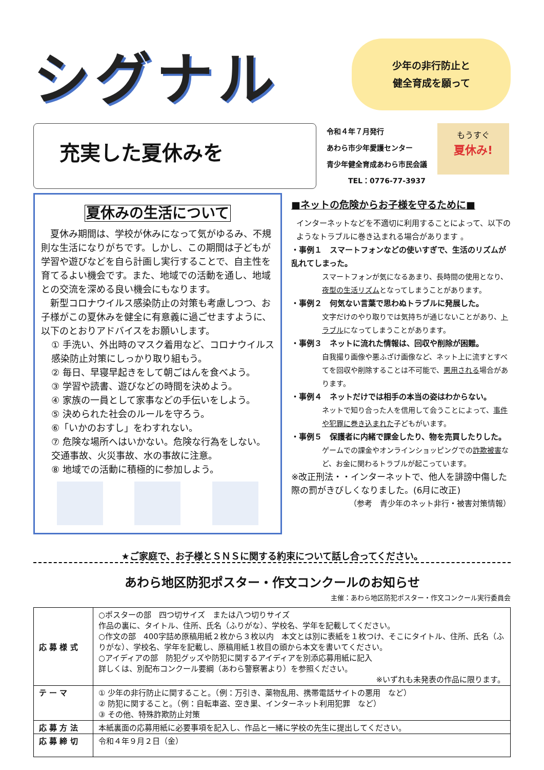シグナル
少年の非行防止と
健全育成を願って
充実した夏休みを
令和４年７月発行
あわら市少年愛護センター
青少年健全育成あわら市民会議
　　　TEL：0776-77-3937
もうすぐ
夏休み!
夏休みの生活について
　夏休み期間は、学校が休みになって気がゆるみ、不規則な生活になりがちです。しかし、この期間は子どもが学習や遊びなどを自ら計画し実行することで、自主性を育てるよい機会です。また、地域での活動を通し、地域との交流を深める良い機会にもなります。
　新型コロナウイルス感染防止の対策も考慮しつつ、お子様がこの夏休みを健全に有意義に過ごせますように、以下のとおりアドバイスをお願いします。
① 手洗い、外出時のマスク着用など、コロナウイルス感染防止対策にしっかり取り組もう。
② 毎日、早寝早起きをして朝ごはんを食べよう。
③ 学習や読書、遊びなどの時間を決めよう。
④ 家族の一員として家事などの手伝いをしよう。
⑤ 決められた社会のルールを守ろう。
⑥「いかのおすし」をわすれない。
⑦ 危険な場所へはいかない。危険な行為をしない。交通事故、火災事故、水の事故に注意。
⑧ 地域での活動に積極的に参加しよう。
■ネットの危険からお子様を守るために■
インターネットなどを不適切に利用することによって、以下のようなトラブルに巻き込まれる場合があります 。
・事例１　スマートフォンなどの使いすぎで、生活のリズムが乱れてしまった。
スマートフォンが気になるあまり、長時間の使用となり、夜型の生活リズムとなってしまうことがあります。
・事例２　何気ない言葉で思わぬトラブルに発展した。
文字だけのやり取りでは気持ちが通じないことがあり、トラブルになってしまうことがあります。
・事例３　ネットに流れた情報は、回収や削除が困難。
自我撮り画像や悪ふざけ画像など、ネット上に流すとすべてを回収や削除することは不可能で、悪用される場合があります。
・事例４　ネットだけでは相手の本当の姿はわからない。
ネットで知り合った人を信用して会うことによって、事件や犯罪に巻き込まれた子どもがいます。
・事例５　保護者に内緒で課金したり、物を売買したりした。
ゲームでの課金やオンラインショッピングでの詐欺被害など、お金に関わるトラブルが起こっています。
※改正刑法・・インターネットで、他人を誹謗中傷した際の罰がきびしくなりました。(6月に改正)
（参考　青少年のネット非行・被害対策情報）
★ご家庭で、お子様とＳＮＳに関する約束について話し合ってください。
あわら地区防犯ポスター・作文コンクールのお知らせ
主催：あわら地区防犯ポスター・作文コンクール実行委員会
| 応 募 様 式 | ○ポスターの部 四つ切サイズ または八つ切りサイズ 作品の裏に、タイトル、住所、氏名（ふりがな）、学校名、学年を記載してください。 ○作文の部 400字詰め原稿用紙２枚から３枚以内 本文とは別に表紙を１枚つけ、そこにタイトル、住所、氏名（ふりがな）、学校名、学年を記載し、原稿用紙１枚目の頭から本文を書いてください。 ○アイディアの部 防犯グッズや防犯に関するアイディアを別添応募用紙に記入 詳しくは、別配布コンクール要綱（あわら警察署より）を参照ください。 ※いずれも未発表の作品に限ります。 |
| テ ー マ | ① 少年の非行防止に関すること。（例：万引き、薬物乱用、携帯電話サイトの悪用 など） ② 防犯に関すること。（例：自転車盗、空き巣、インターネット利用犯罪 など） ③ その他、特殊詐欺防止対策 |
| 応 募 方 法 | 本紙裏面の応募用紙に必要事項を記入し、作品と一緒に学校の先生に提出してください。 |
| 応 募 締 切 | 令和４年９月２日（金） |